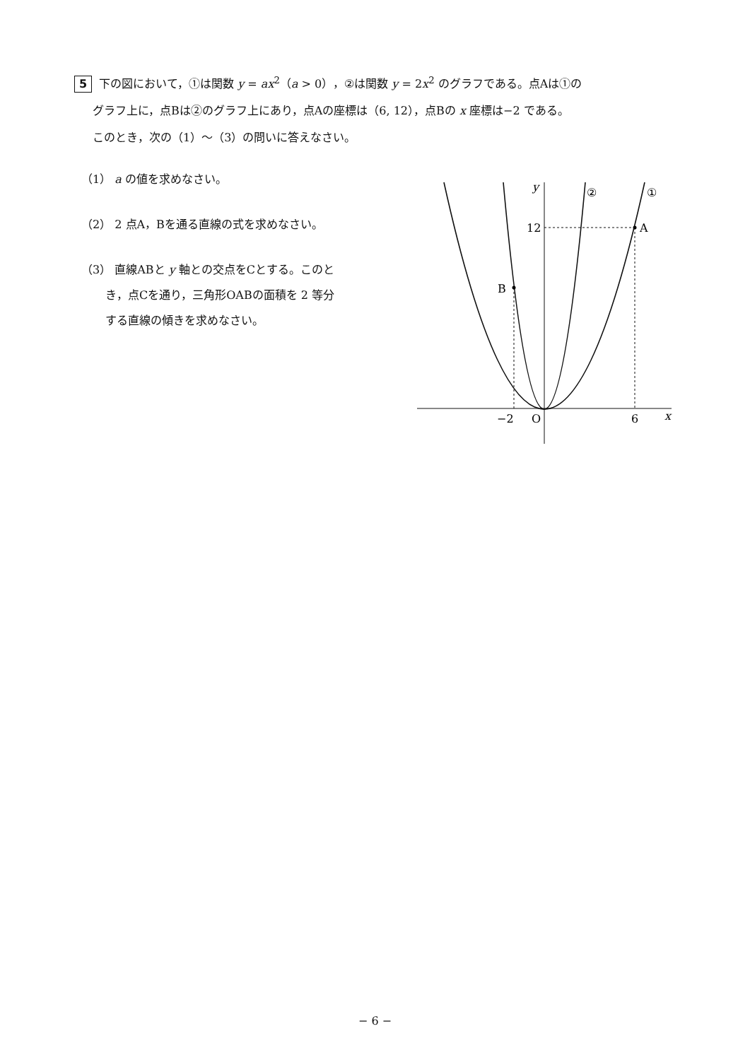5 下の図において，①は関数 y = ax<sup>2</sup>（a > 0），②は関数 y = 2x<sup>2</sup> のグラフである。点Aは①の
グラフ上に，点Bは②のグラフ上にあり，点Aの座標は（6, 12），点Bの x 座標は−2 である。
このとき，次の（1）〜（3）の問いに答えなさい。
（1） a の値を求めなさい。
（2） 2 点A，Bを通る直線の式を求めなさい。
（3） 直線ABと y 軸との交点をCとする。このと
き，点Cを通り，三角形OABの面積を 2 等分
する直線の傾きを求めなさい。
y
②
①
12
A
B
−2
O
6
x
− 6 −